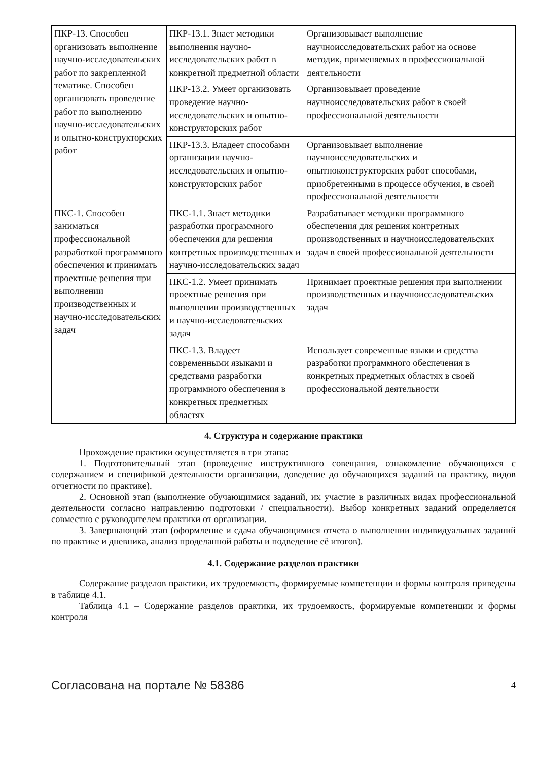| ПКР-13. Способен организовать выполнение научно-исследовательских работ по закрепленной тематике. Способен организовать проведение работ по выполнению научно-исследовательских и опытно-конструкторских работ | ПКР-13.1. Знает методики выполнения научно-исследовательских работ в конкретной предметной области | Организовывает выполнение научноисследовательских работ на основе методик, применяемых в профессиональной деятельности |
| | ПКР-13.2. Умеет организовать проведение научно-исследовательских и опытно-конструкторских работ | Организовывает проведение научноисследовательских работ в своей профессиональной деятельности |
| | ПКР-13.3. Владеет способами организации научно-исследовательских и опытно-конструкторских работ | Организовывает выполнение научноисследовательских и опытноконструкторских работ способами, приобретенными в процессе обучения, в своей профессиональной деятельности |
| ПКС-1. Способен заниматься профессиональной разработкой программного обеспечения и принимать проектные решения при выполнении производственных и научно-исследовательских задач | ПКС-1.1. Знает методики разработки программного обеспечения для решения контретных производственных и научно-исследовательских задач | Разрабатывает методики программного обеспечения для решения контретных производственных и научноисследовательских задач в своей профессиональной деятельности |
| | ПКС-1.2. Умеет принимать проектные решения при выполнении производственных и научно-исследовательских задач | Принимает проектные решения при выполнении производственных и научноисследовательских задач |
| | ПКС-1.3. Владеет современными языками и средствами разработки программного обеспечения в конкретных предметных областях | Использует современные языки и средства разработки программного обеспечения в конкретных предметных областях в своей профессиональной деятельности |
4. Структура и содержание практики
Прохождение практики осуществляется в три этапа:
1. Подготовительный этап (проведение инструктивного совещания, ознакомление обучающихся с содержанием и спецификой деятельности организации, доведение до обучающихся заданий на практику, видов отчетности по практике).
2. Основной этап (выполнение обучающимися заданий, их участие в различных видах профессиональной деятельности согласно направлению подготовки / специальности). Выбор конкретных заданий определяется совместно с руководителем практики от организации.
3. Завершающий этап (оформление и сдача обучающимися отчета о выполнении индивидуальных заданий по практике и дневника, анализ проделанной работы и подведение её итогов).
4.1. Содержание разделов практики
Содержание разделов практики, их трудоемкость, формируемые компетенции и формы контроля приведены в таблице 4.1.
Таблица 4.1 – Содержание разделов практики, их трудоемкость, формируемые компетенции и формы контроля
Согласована на портале № 58386 4